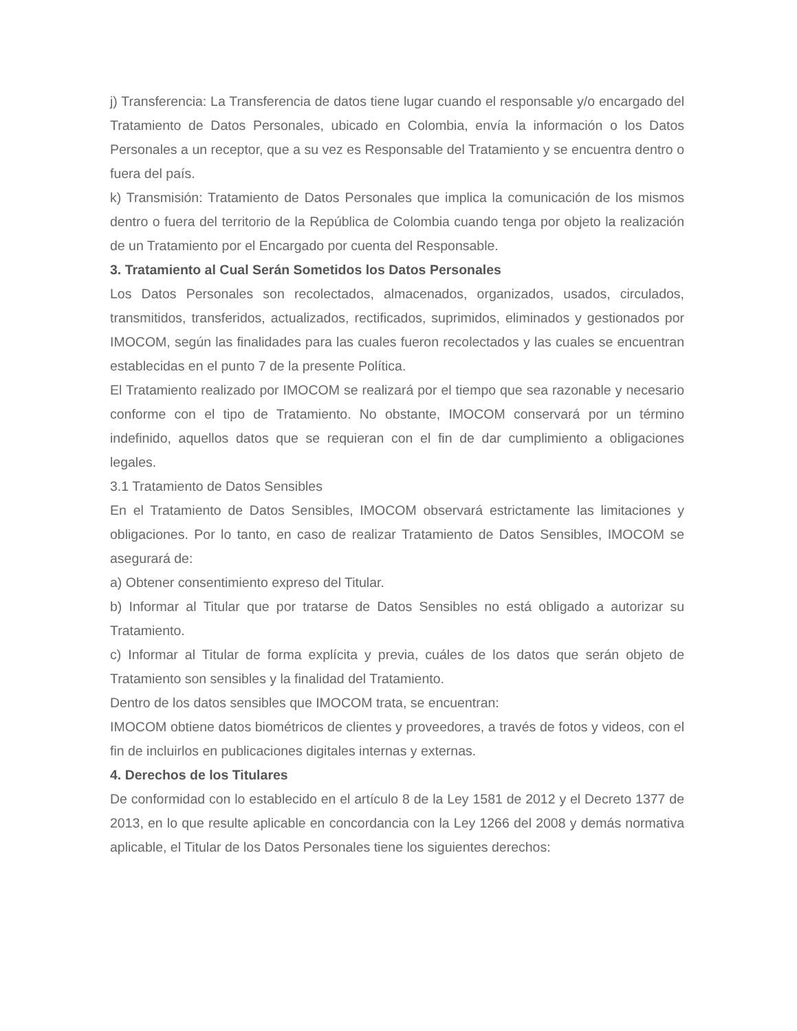j) Transferencia: La Transferencia de datos tiene lugar cuando el responsable y/o encargado del Tratamiento de Datos Personales, ubicado en Colombia, envía la información o los Datos Personales a un receptor, que a su vez es Responsable del Tratamiento y se encuentra dentro o fuera del país.
k) Transmisión: Tratamiento de Datos Personales que implica la comunicación de los mismos dentro o fuera del territorio de la República de Colombia cuando tenga por objeto la realización de un Tratamiento por el Encargado por cuenta del Responsable.
3. Tratamiento al Cual Serán Sometidos los Datos Personales
Los Datos Personales son recolectados, almacenados, organizados, usados, circulados, transmitidos, transferidos, actualizados, rectificados, suprimidos, eliminados y gestionados por IMOCOM, según las finalidades para las cuales fueron recolectados y las cuales se encuentran establecidas en el punto 7 de la presente Política.
El Tratamiento realizado por IMOCOM se realizará por el tiempo que sea razonable y necesario conforme con el tipo de Tratamiento. No obstante, IMOCOM conservará por un término indefinido, aquellos datos que se requieran con el fin de dar cumplimiento a obligaciones legales.
3.1 Tratamiento de Datos Sensibles
En el Tratamiento de Datos Sensibles, IMOCOM observará estrictamente las limitaciones y obligaciones. Por lo tanto, en caso de realizar Tratamiento de Datos Sensibles, IMOCOM se asegurará de:
a) Obtener consentimiento expreso del Titular.
b) Informar al Titular que por tratarse de Datos Sensibles no está obligado a autorizar su Tratamiento.
c) Informar al Titular de forma explícita y previa, cuáles de los datos que serán objeto de Tratamiento son sensibles y la finalidad del Tratamiento.
Dentro de los datos sensibles que IMOCOM trata, se encuentran:
IMOCOM obtiene datos biométricos de clientes y proveedores, a través de fotos y videos, con el fin de incluirlos en publicaciones digitales internas y externas.
4. Derechos de los Titulares
De conformidad con lo establecido en el artículo 8 de la Ley 1581 de 2012 y el Decreto 1377 de 2013, en lo que resulte aplicable en concordancia con la Ley 1266 del 2008 y demás normativa aplicable, el Titular de los Datos Personales tiene los siguientes derechos: